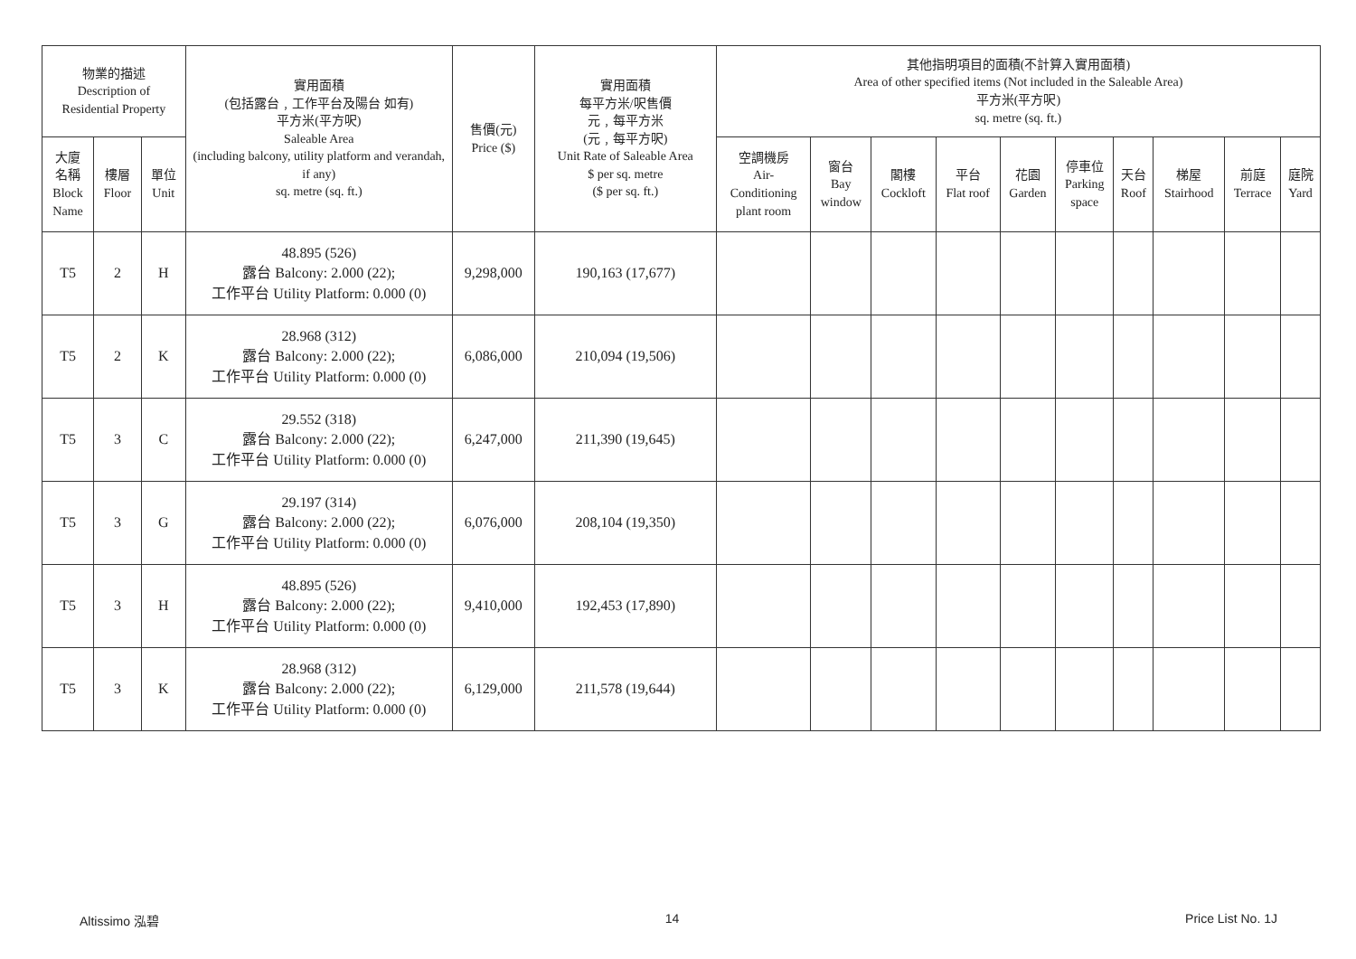| 物業的描述 Description of Residential Property | | | 實用面積 (包括露台﹐工作平台及陽台 如有) 平方米(平方呎) Saleable Area (including balcony, utility platform and verandah, if any) sq. metre (sq. ft.) | 售價(元) Price ($) | 實用面積 每平方米/呎售價 元﹐每平方米 (元﹐每平方呎) Unit Rate of Saleable Area $ per sq. metre ($ per sq. ft.) | 其他指明項目的面積(不計算入實用面積) Area of other specified items (Not included in the Saleable Area) 平方米(平方呎) sq. metre (sq. ft.) | | | | | | | | | |
| --- | --- | --- | --- | --- | --- | --- | --- | --- | --- | --- | --- | --- | --- | --- | --- |
| 大廈 名稱 Block Name | 樓層 Floor | 單位 Unit | | | | 空調機房 Air- Conditioning plant room | 窗台 Bay window | 閣樓 Cockloft | 平台 Flat roof | 花園 Garden | 停車位 Parking space | 天台 Roof | 梯屋 Stairhood | 前庭 Terrace | 庭院 Yard |
| T5 | 2 | H | 48.895 (526) 露台 Balcony: 2.000 (22); 工作平台 Utility Platform: 0.000 (0) | 9,298,000 | 190,163 (17,677) | | | | | | | | | | |
| T5 | 2 | K | 28.968 (312) 露台 Balcony: 2.000 (22); 工作平台 Utility Platform: 0.000 (0) | 6,086,000 | 210,094 (19,506) | | | | | | | | | | |
| T5 | 3 | C | 29.552 (318) 露台 Balcony: 2.000 (22); 工作平台 Utility Platform: 0.000 (0) | 6,247,000 | 211,390 (19,645) | | | | | | | | | | |
| T5 | 3 | G | 29.197 (314) 露台 Balcony: 2.000 (22); 工作平台 Utility Platform: 0.000 (0) | 6,076,000 | 208,104 (19,350) | | | | | | | | | | |
| T5 | 3 | H | 48.895 (526) 露台 Balcony: 2.000 (22); 工作平台 Utility Platform: 0.000 (0) | 9,410,000 | 192,453 (17,890) | | | | | | | | | | |
| T5 | 3 | K | 28.968 (312) 露台 Balcony: 2.000 (22); 工作平台 Utility Platform: 0.000 (0) | 6,129,000 | 211,578 (19,644) | | | | | | | | | | |
Altissimo 泓碧 14 Price List No. 1J